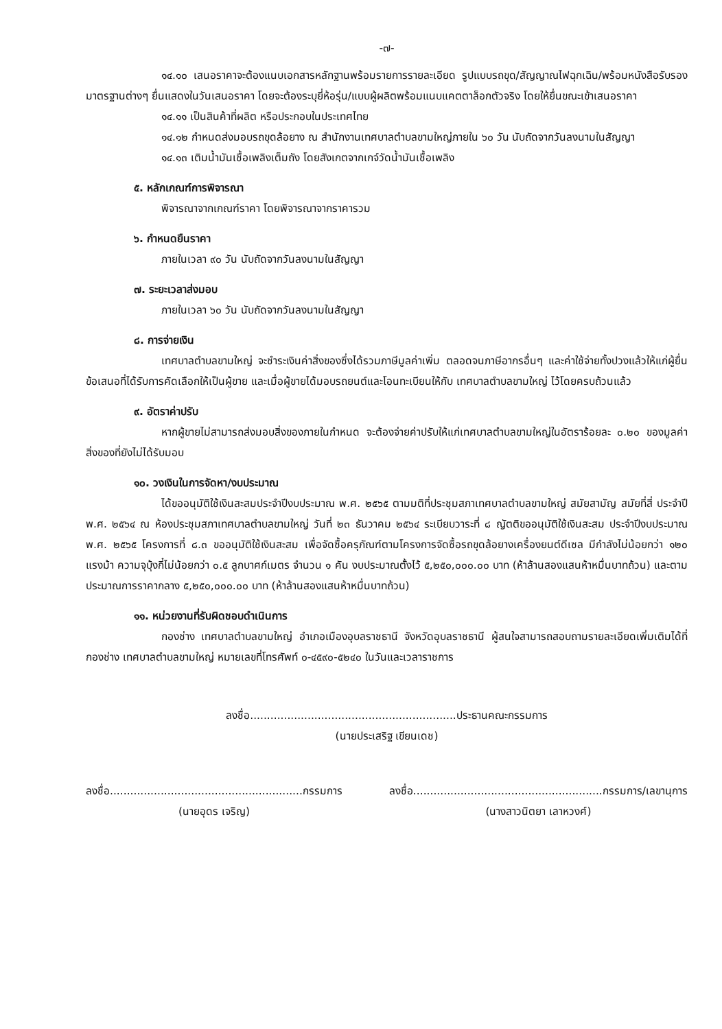-๗-
๑๔.๑๐ เสนอราคาจะต้องแนบเอกสารหลักฐานพร้อมรายการรายละเอียด รูปแบบรถขุด/สัญญาณไฟฉุกเฉิน/พร้อมหนังสือรับรองมาตรฐานต่างๆ ยื่นแสดงในวันเสนอราคา โดยจะต้องระบุยี่ห้อรุ่น/แบบผู้ผลิตพร้อมแนบแคตตาล็อกตัวจริง โดยให้ยื่นขณะเข้าเสนอราคา
๑๔.๑๑ เป็นสินค้าที่ผลิต หรือประกอบในประเทศไทย
๑๔.๑๒ กำหนดส่งมอบรถขุดล้อยาง ณ สำนักงานเทศบาลตำบลขามใหญ่ภายใน ๖๐ วัน นับถัดจากวันลงนามในสัญญา
๑๔.๑๓ เติมน้ำมันเชื้อเพลิงเต็มถัง โดยสังเกตจากเกจ์วัดน้ำมันเชื้อเพลิง
๕. หลักเกณฑ์การพิจารณา
พิจารณาจากเกณฑ์ราคา โดยพิจารณาจากราคารวม
๖. กำหนดยืนราคา
ภายในเวลา ๙๐ วัน นับถัดจากวันลงนามในสัญญา
๗. ระยะเวลาส่งมอบ
ภายในเวลา ๖๐ วัน นับถัดจากวันลงนามในสัญญา
๘. การจ่ายเงิน
เทศบาลตำบลขามใหญ่ จะชำระเงินค่าสิ่งของซึ่งได้รวมภาษีมูลค่าเพิ่ม ตลอดจนภาษีอากรอื่นๆ และค่าใช้จ่ายทั้งปวงแล้วให้แก่ผู้ยื่นข้อเสนอที่ได้รับการคัดเลือกให้เป็นผู้ขาย และเมื่อผู้ขายได้มอบรถยนต์และโอนทะเบียนให้กับ เทศบาลตำบลขามใหญ่ ไว้โดยครบถ้วนแล้ว
๙. อัตราค่าปรับ
หากผู้ขายไม่สามารถส่งมอบสิ่งของภายในกำหนด จะต้องจ่ายค่าปรับให้แก่เทศบาลตำบลขามใหญ่ในอัตราร้อยละ ๐.๒๐ ของมูลค่าสิ่งของที่ยังไม่ได้รับมอบ
๑๐. วงเงินในการจัดหา/งบประมาณ
ได้ขออนุมัติใช้เงินสะสมประจำปีงบประมาณ พ.ศ. ๒๕๖๕ ตามมติที่ประชุมสภาเทศบาลตำบลขามใหญ่ สมัยสามัญ สมัยที่สี่ ประจำปี พ.ศ. ๒๕๖๔ ณ ห้องประชุมสภาเทศบาลตำบลขามใหญ่ วันที่ ๒๓ ธันวาคม ๒๕๖๔ ระเบียบวาระที่ ๘ ญัตติขออนุมัติใช้เงินสะสม ประจำปีงบประมาณ พ.ศ. ๒๕๖๕ โครงการที่ ๘.๓ ขออนุมัติใช้เงินสะสม เพื่อจัดซื้อครุภัณฑ์ตามโครงการจัดซื้อรถขุดล้อยางเครื่องยนต์ดีเซล มีกำลังไม่น้อยกว่า ๑๒๐ แรงม้า ความจุบุ้งกี๋ไม่น้อยกว่า ๐.๕ ลูกบาศก์เมตร จำนวน ๑ คัน งบประมาณตั้งไว้ ๕,๒๕๐,๐๐๐.๐๐ บาท (ห้าล้านสองแสนห้าหมื่นบาทถ้วน) และตามประมาณการราคากลาง ๕,๒๕๐,๐๐๐.๐๐ บาท (ห้าล้านสองแสนห้าหมื่นบาทถ้วน)
๑๑. หน่วยงานที่รับผิดชอบดำเนินการ
กองช่าง เทศบาลตำบลขามใหญ่ อำเภอเมืองอุบลราชธานี จังหวัดอุบลราชธานี ผู้สนใจสามารถสอบถามรายละเอียดเพิ่มเติมได้ที่ กองช่าง เทศบาลตำบลขามใหญ่ หมายเลขที่โทรศัพท์ ๐-๔๕๙๐-๕๒๔๐ ในวันและเวลาราชการ
ลงชื่อ.............................................................ประธานคณะกรรมการ
(นายประเสริฐ เขียนเดช)
ลงชื่อ.........................................................กรรมการ
(นายอุดร เจริญ)
ลงชื่อ........................................................กรรมการ/เลขานุการ
(นางสาวนิตยา เลาหวงศ์)